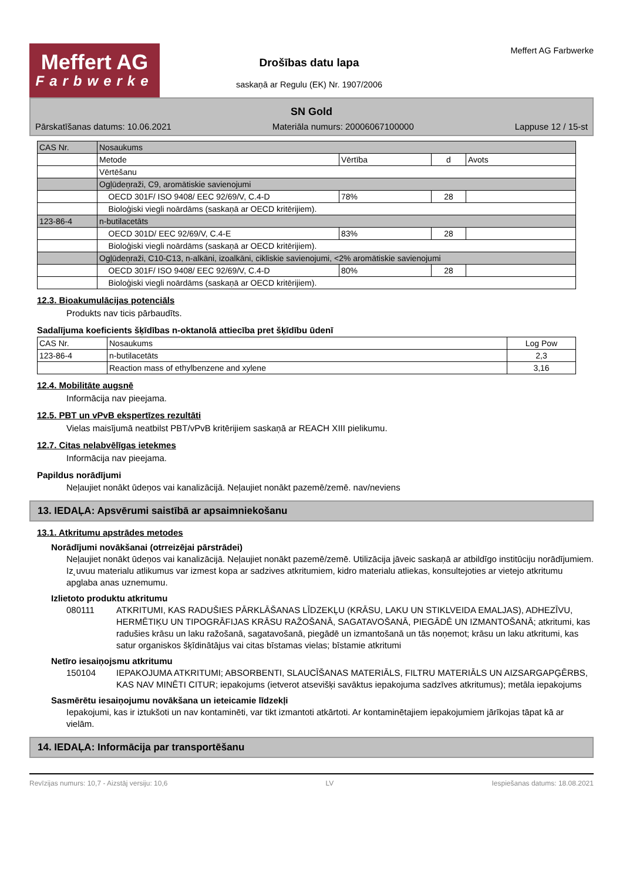Meffert AG
Farbwerke
Drošības datu lapa
saskaņā ar Regulu (EK) Nr. 1907/2006
Meffert AG Farbwerke
SN Gold
Pārskatīšanas datums: 10.06.2021 Materiāla numurs: 20006067100000 Lappuse 12 / 15-st
| CAS Nr. | Nosaukums | | | |
| | Metode | Vērtība | d | Avots |
| | Vērtēšanu | | | |
| | Ogļūdeņraži, C9, aromātiskie savienojumi | | | |
| | OECD 301F/ ISO 9408/ EEC 92/69/V, C.4-D | 78% | 28 | |
| | Bioloģiski viegli noārdāms (saskaņā ar OECD kritērijiem). | | | |
| 123-86-4 | n-butilacetāts | | | |
| | OECD 301D/ EEC 92/69/V, C.4-E | 83% | 28 | |
| | Bioloģiski viegli noārdāms (saskaņā ar OECD kritērijiem). | | | |
| | Ogļūdeņraži, C10-C13, n-alkāni, izoalkāni, cikliskie savienojumi, <2% aromātiskie savienojumi | | | |
| | OECD 301F/ ISO 9408/ EEC 92/69/V, C.4-D | 80% | 28 | |
| | Bioloģiski viegli noārdāms (saskaņā ar OECD kritērijiem). | | | |
12.3. Bioakumulācijas potenciāls
Produkts nav ticis pārbaudīts.
Sadalījuma koeficients šķīdības n-oktanolā attiecība pret šķīdību ūdenī
| CAS Nr. | Nosaukums | Log Pow |
| 123-86-4 | n-butilacetāts | 2,3 |
| | Reaction mass of ethylbenzene and xylene | 3,16 |
12.4. Mobilitāte augsnē
Informācija nav pieejama.
12.5. PBT un vPvB ekspertīzes rezultāti
Vielas maisījumā neatbilst PBT/vPvB kritērijiem saskaņā ar REACH XIII pielikumu.
12.7. Citas nelabvēlīgas ietekmes
Informācija nav pieejama.
Papildus norādījumi
Neļaujiet nonākt ūdeņos vai kanalizācijā. Neļaujiet nonākt pazemē/zemē. nav/neviens
13. IEDAĻA: Apsvērumi saistībā ar apsaimniekošanu
13.1. Atkritumu apstrādes metodes
Norādījumi novākšanai (otrreizējai pārstrādei)
Neļaujiet nonākt ūdeņos vai kanalizācijā. Neļaujiet nonākt pazemē/zemē. Utilizācija jāveic saskaņā ar atbildīgo institūciju norādījumiem. Iz˛uvuu materialu atlikumus var izmest kopa ar sadzives atkritumiem, kidro materialu atliekas, konsultejoties ar vietejo atkritumu apglaba anas uznemumu.
Izlietoto produktu atkritumu
080111 ATKRITUMI, KAS RADUŠIES PĀRKLĀŠANAS LĪDZEKĻU (KRĀSU, LAKU UN STIKLVEIDA EMALJAS), ADHEZĪVU, HERMĒTIĶU UN TIPOGRĀFIJAS KRĀSU RAŽOŠANĀ, SAGATAVOŠANĀ, PIEGĀDĒ UN IZMANTOŠANĀ; atkritumi, kas radušies krāsu un laku ražošanā, sagatavošanā, piegādē un izmantošanā un tās noņemot; krāsu un laku atkritumi, kas satur organiskos šķīdinātājus vai citas bīstamas vielas; bīstamie atkritumi
Netīro iesaiņojsmu atkritumu
150104 IEPAKOJUMA ATKRITUMI; ABSORBENTI, SLAUCĪŠANAS MATERIĀLS, FILTRU MATERIĀLS UN AIZSARGAPĢĒRBS, KAS NAV MINĒTI CITUR; iepakojums (ietverot atsevišķi savāktus iepakojuma sadzīves atkritumus); metāla iepakojums
Sasmērētu iesaiņojumu novākšana un ieteicamie līdzekļi
Iepakojumi, kas ir iztukšoti un nav kontaminēti, var tikt izmantoti atkārtoti. Ar kontaminētajiem iepakojumiem jārīkojas tāpat kā ar vielām.
14. IEDAĻA: Informācija par transportēšanu
Revīzijas numurs: 10,7 - Aizstāj versiju: 10,6 LV Iespiešanas datums: 18.08.2021